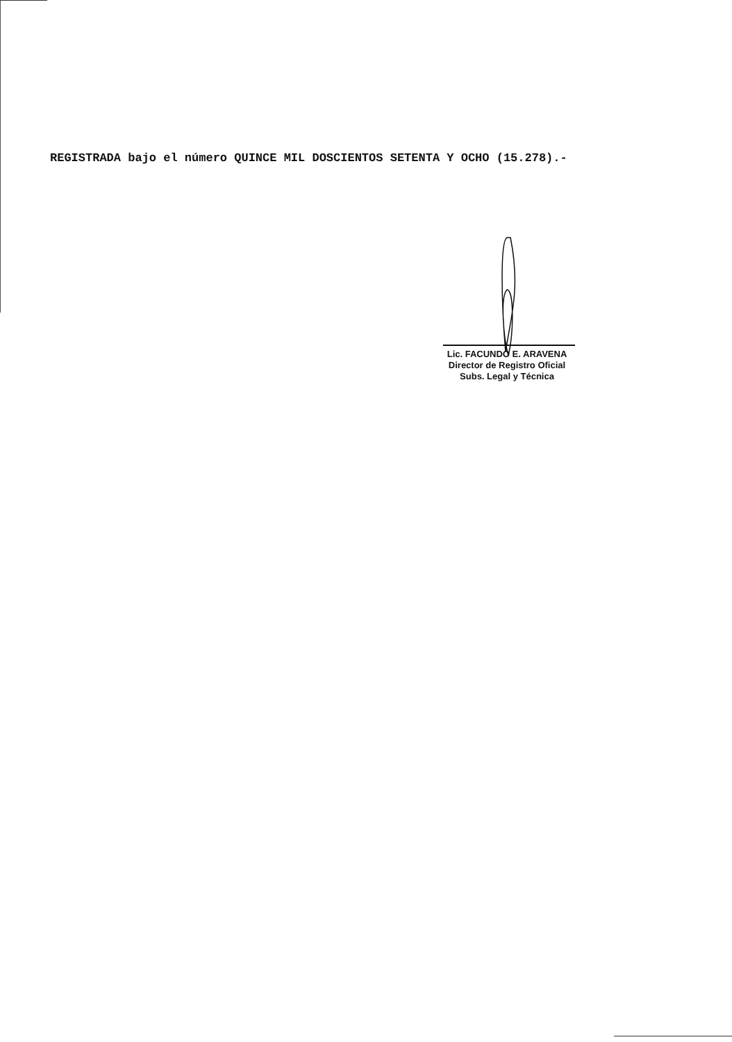REGISTRADA bajo el número QUINCE MIL DOSCIENTOS SETENTA Y OCHO (15.278).-
Lic. FACUNDO E. ARAVENA
Director de Registro Oficial
Subs. Legal y Técnica